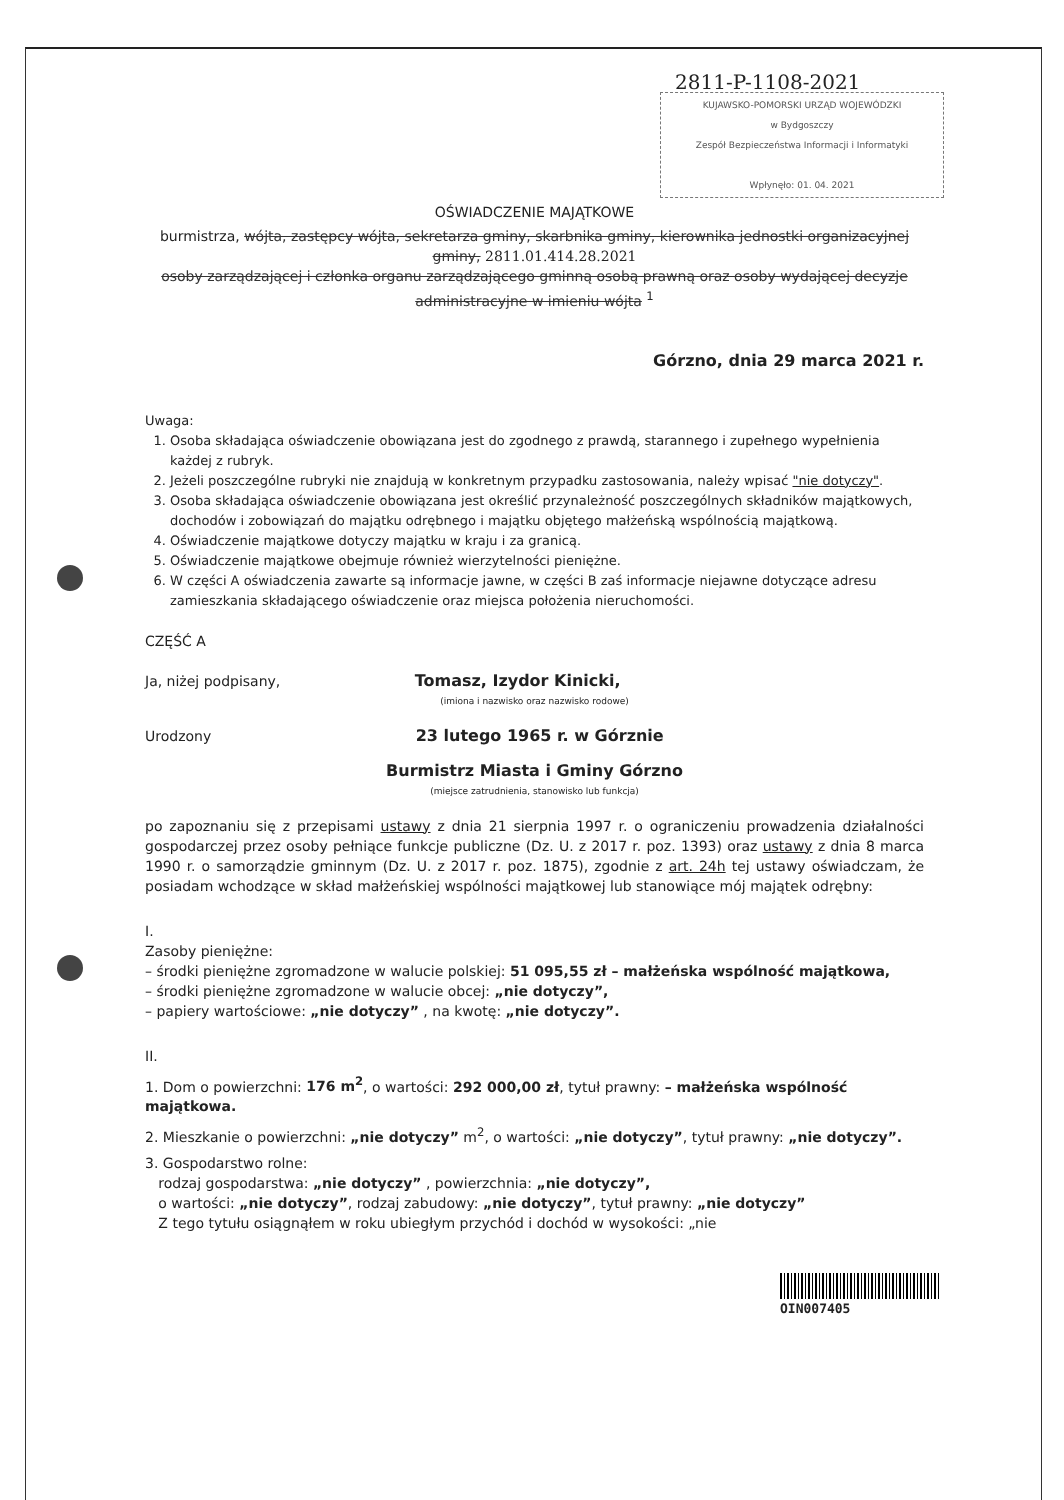2811-P-1108-2021
KUJAWSKO-POMORSKI URZĄD WOJEWÓDZKI
w Bydgoszczy
Zespół Bezpieczeństwa Informacji i Informatyki
Wpłynęło: 01. 04. 2021
OŚWIADCZENIE MAJĄTKOWE
burmistrza, wójta, zastępcy wójta, sekretarza gminy, skarbnika gminy, kierownika jednostki organizacyjnej gminy, 2811.01.414.28.2021
osoby zarządzającej i członka organu zarządzającego gminną osobą prawną oraz osoby wydającej decyzje administracyjne w imieniu wójta <sup>1</sup>
Górzno, dnia 29 marca 2021 r.
Uwaga:
1. Osoba składająca oświadczenie obowiązana jest do zgodnego z prawdą, starannego i zupełnego wypełnienia
każdej z rubryk.
2. Jeżeli poszczególne rubryki nie znajdują w konkretnym przypadku zastosowania, należy wpisać "nie dotyczy".
3. Osoba składająca oświadczenie obowiązana jest określić przynależność poszczególnych składników majątkowych, dochodów i zobowiązań do majątku odrębnego i majątku objętego małżeńską wspólnością majątkową.
4. Oświadczenie majątkowe dotyczy majątku w kraju i za granicą.
5. Oświadczenie majątkowe obejmuje również wierzytelności pieniężne.
6. W części A oświadczenia zawarte są informacje jawne, w części B zaś informacje niejawne dotyczące adresu zamieszkania składającego oświadczenie oraz miejsca położenia nieruchomości.
CZĘŚĆ A
Ja, niżej podpisany, Tomasz, Izydor Kinicki,
(imiona i nazwisko oraz nazwisko rodowe)
Urodzony 23 lutego 1965 r. w Górznie
Burmistrz Miasta i Gminy Górzno
(miejsce zatrudnienia, stanowisko lub funkcja)
po zapoznaniu się z przepisami ustawy z dnia 21 sierpnia 1997 r. o ograniczeniu prowadzenia działalności gospodarczej przez osoby pełniące funkcje publiczne (Dz. U. z 2017 r. poz. 1393) oraz ustawy z dnia 8 marca 1990 r. o samorządzie gminnym (Dz. U. z 2017 r. poz. 1875), zgodnie z art. 24h tej ustawy oświadczam, że posiadam wchodzące w skład małżeńskiej wspólności majątkowej lub stanowiące mój majątek odrębny:
I.
Zasoby pieniężne:
– środki pieniężne zgromadzone w walucie polskiej: 51 095,55 zł – małżeńska wspólność majątkowa,
– środki pieniężne zgromadzone w walucie obcej: „nie dotyczy”,
– papiery wartościowe: „nie dotyczy” , na kwotę: „nie dotyczy”.
II.
1. Dom o powierzchni: 176 m<sup>2</sup>, o wartości: 292 000,00 zł, tytuł prawny: – małżeńska wspólność majątkowa.
2. Mieszkanie o powierzchni: „nie dotyczy” m<sup>2</sup>, o wartości: „nie dotyczy”, tytuł prawny: „nie dotyczy”.
3. Gospodarstwo rolne:
rodzaj gospodarstwa: „nie dotyczy” , powierzchnia: „nie dotyczy”,
o wartości: „nie dotyczy”, rodzaj zabudowy: „nie dotyczy”, tytuł prawny: „nie dotyczy”
Z tego tytułu osiągnąłem w roku ubiegłym przychód i dochód w wysokości: „nie
OIN007405